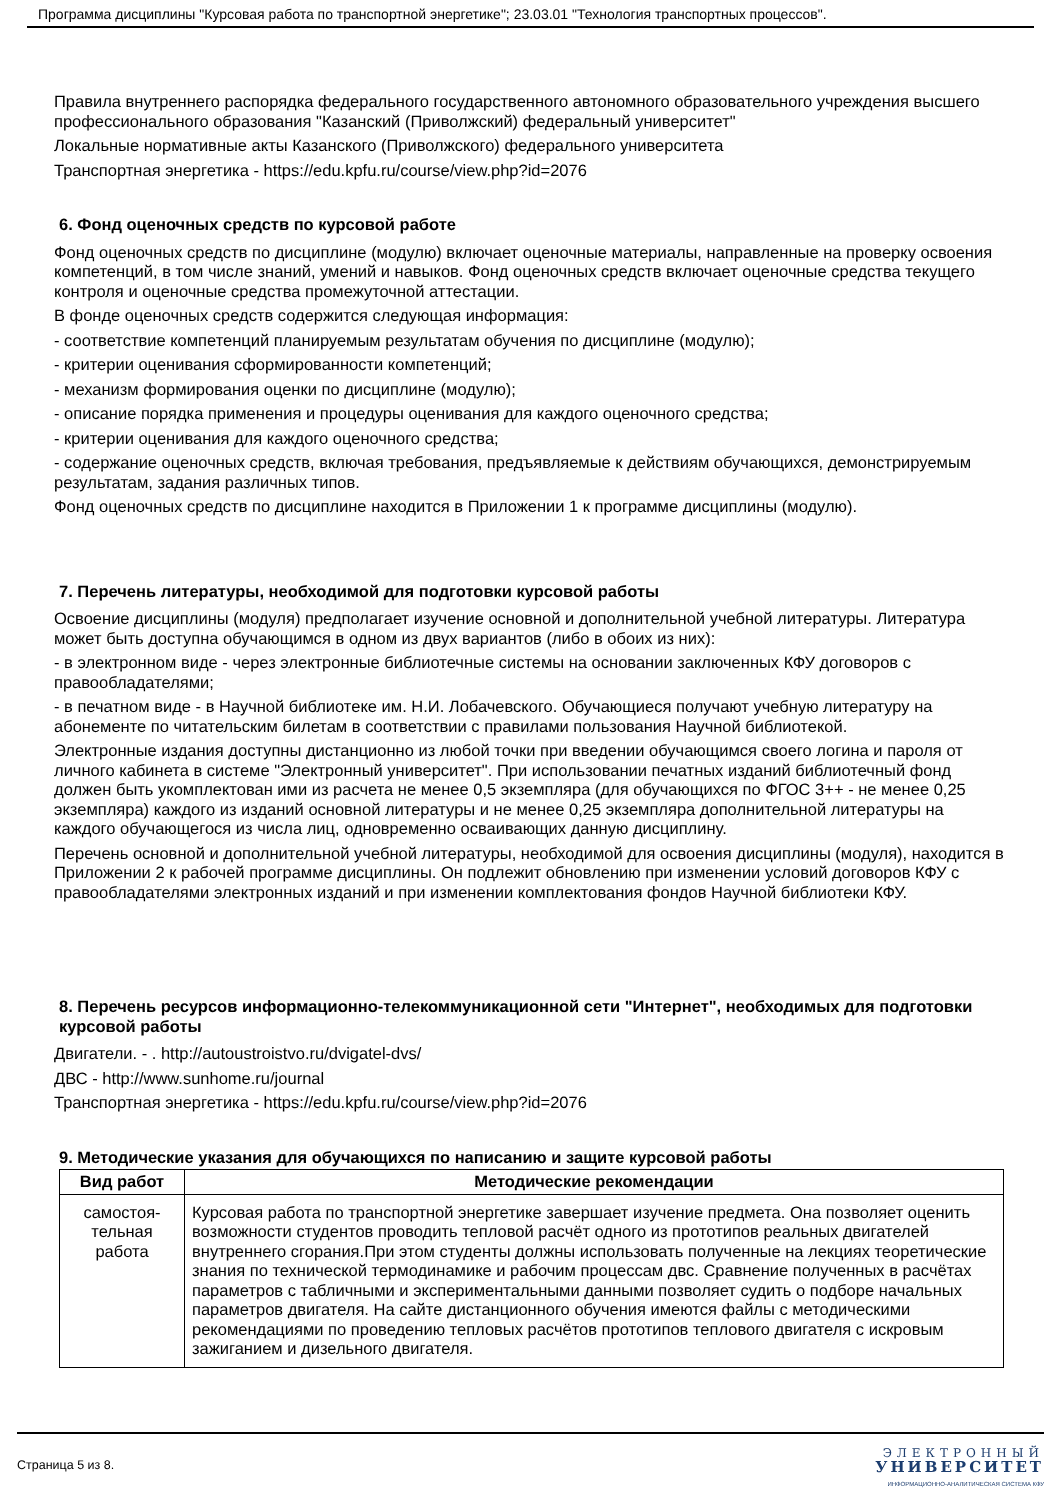Программа дисциплины "Курсовая работа по транспортной энергетике"; 23.03.01 "Технология транспортных процессов".
Правила внутреннего распорядка федерального государственного автономного образовательного учреждения высшего профессионального образования "Казанский (Приволжский) федеральный университет"
Локальные нормативные акты Казанского (Приволжского) федерального университета
Транспортная энергетика - https://edu.kpfu.ru/course/view.php?id=2076
6. Фонд оценочных средств по курсовой работе
Фонд оценочных средств по дисциплине (модулю) включает оценочные материалы, направленные на проверку освоения компетенций, в том числе знаний, умений и навыков. Фонд оценочных средств включает оценочные средства текущего контроля и оценочные средства промежуточной аттестации.
В фонде оценочных средств содержится следующая информация:
- соответствие компетенций планируемым результатам обучения по дисциплине (модулю);
- критерии оценивания сформированности компетенций;
- механизм формирования оценки по дисциплине (модулю);
- описание порядка применения и процедуры оценивания для каждого оценочного средства;
- критерии оценивания для каждого оценочного средства;
- содержание оценочных средств, включая требования, предъявляемые к действиям обучающихся, демонстрируемым результатам, задания различных типов.
Фонд оценочных средств по дисциплине находится в Приложении 1 к программе дисциплины (модулю).
7. Перечень литературы, необходимой для подготовки курсовой работы
Освоение дисциплины (модуля) предполагает изучение основной и дополнительной учебной литературы. Литература может быть доступна обучающимся в одном из двух вариантов (либо в обоих из них):
- в электронном виде - через электронные библиотечные системы на основании заключенных КФУ договоров с правообладателями;
- в печатном виде - в Научной библиотеке им. Н.И. Лобачевского. Обучающиеся получают учебную литературу на абонементе по читательским билетам в соответствии с правилами пользования Научной библиотекой.
Электронные издания доступны дистанционно из любой точки при введении обучающимся своего логина и пароля от личного кабинета в системе "Электронный университет". При использовании печатных изданий библиотечный фонд должен быть укомплектован ими из расчета не менее 0,5 экземпляра (для обучающихся по ФГОС 3++ - не менее 0,25 экземпляра) каждого из изданий основной литературы и не менее 0,25 экземпляра дополнительной литературы на каждого обучающегося из числа лиц, одновременно осваивающих данную дисциплину.
Перечень основной и дополнительной учебной литературы, необходимой для освоения дисциплины (модуля), находится в Приложении 2 к рабочей программе дисциплины. Он подлежит обновлению при изменении условий договоров КФУ с правообладателями электронных изданий и при изменении комплектования фондов Научной библиотеки КФУ.
8. Перечень ресурсов информационно-телекоммуникационной сети "Интернет", необходимых для подготовки курсовой работы
Двигатели. - . http://autoustroistvo.ru/dvigatel-dvs/
ДВС - http://www.sunhome.ru/journal
Транспортная энергетика - https://edu.kpfu.ru/course/view.php?id=2076
9. Методические указания для обучающихся по написанию и защите курсовой работы
| Вид работ | Методические рекомендации |
| --- | --- |
| самостоя- тельная работа | Курсовая работа по транспортной энергетике завершает изучение предмета. Она позволяет оценить возможности студентов проводить тепловой расчёт одного из прототипов реальных двигателей внутреннего сгорания.При этом студенты должны использовать полученные на лекциях теоретические знания по технической термодинамике и рабочим процессам двс. Сравнение полученных в расчётах параметров с табличными и экспериментальными данными позволяет судить о подборе начальных параметров двигателя. На сайте дистанционного обучения имеются файлы с методическими рекомендациями по проведению тепловых расчётов прототипов теплового двигателя с искровым зажиганием и дизельного двигателя. |
Страница 5 из 8.
ЭЛЕКТРОННЫЙ
УНИВЕРСИТЕТ
ИНФОРМАЦИОННО-АНАЛИТИЧЕСКАЯ СИСТЕМА КФУ